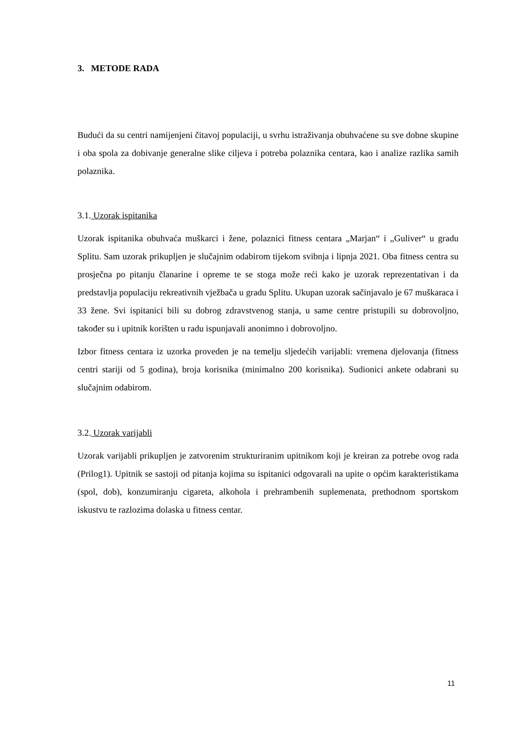3. METODE RADA
Budući da su centri namijenjeni čitavoj populaciji, u svrhu istraživanja obuhvaćene su sve dobne skupine i oba spola za dobivanje generalne slike ciljeva i potreba polaznika centara, kao i analize razlika samih polaznika.
3.1. Uzorak ispitanika
Uzorak ispitanika obuhvaća muškarci i žene, polaznici fitness centara „Marjan“ i „Guliver“ u gradu Splitu. Sam uzorak prikupljen je slučajnim odabirom tijekom svibnja i lipnja 2021. Oba fitness centra su prosječna po pitanju članarine i opreme te se stoga može reći kako je uzorak reprezentativan i da predstavlja populaciju rekreativnih vježbača u gradu Splitu. Ukupan uzorak sačinjavalo je 67 muškaraca i 33 žene. Svi ispitanici bili su dobrog zdravstvenog stanja, u same centre pristupili su dobrovoljno, također su i upitnik korišten u radu ispunjavali anonimno i dobrovoljno.
Izbor fitness centara iz uzorka proveden je na temelju sljedećih varijabli: vremena djelovanja (fitness centri stariji od 5 godina), broja korisnika (minimalno 200 korisnika). Sudionici ankete odabrani su slučajnim odabirom.
3.2. Uzorak varijabli
Uzorak varijabli prikupljen je zatvorenim strukturiranim upitnikom koji je kreiran za potrebe ovog rada (Prilog1). Upitnik se sastoji od pitanja kojima su ispitanici odgovarali na upite o općim karakteristikama (spol, dob), konzumiranju cigareta, alkohola i prehrambenih suplemenata, prethodnom sportskom iskustvu te razlozima dolaska u fitness centar.
11